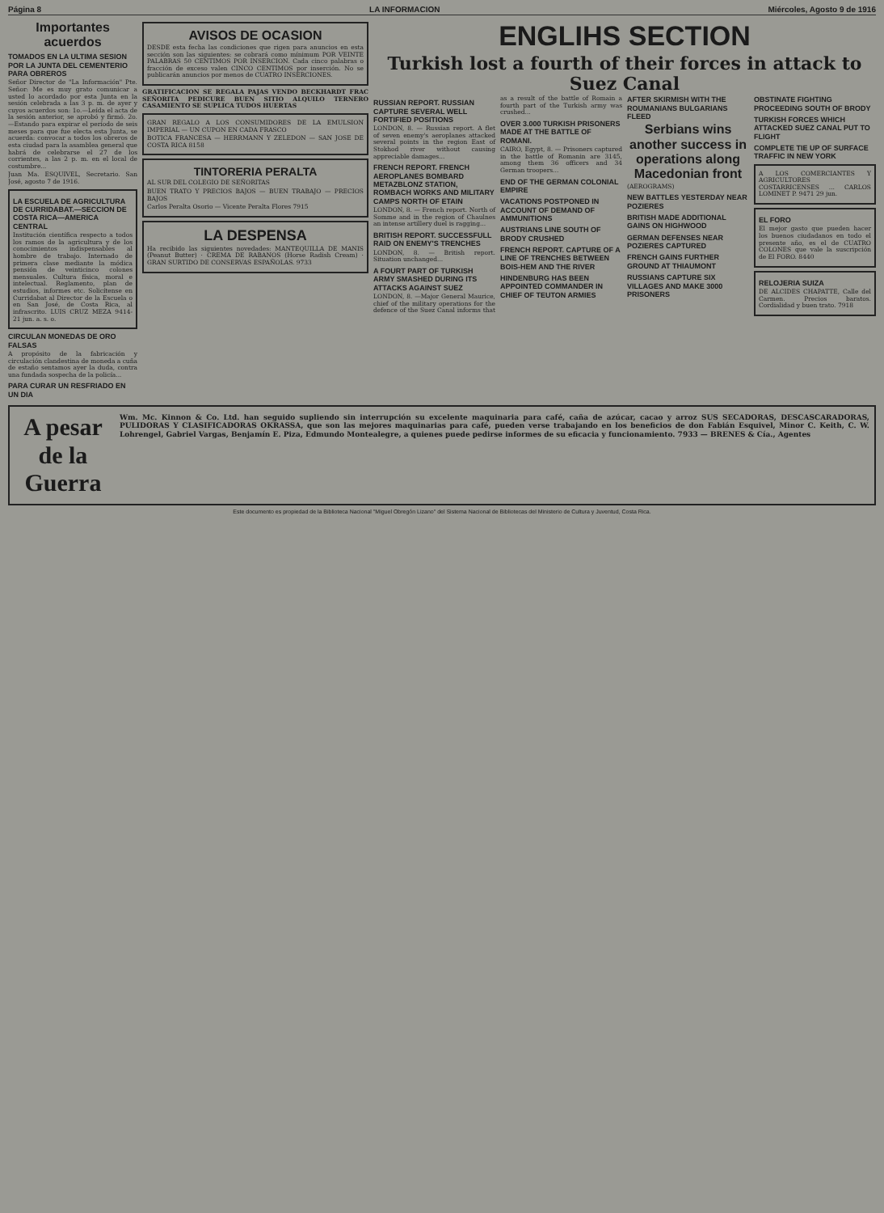Página 8 LA INFORMACION Miércoles, Agosto 9 de 1916
Importantes acuerdos
TOMADOS EN LA ULTIMA SESION POR LA JUNTA DEL CEMENTERIO PARA OBREROS
Señor Director de "La Información" Pte. Señor: Me es muy grato comunicar a usted lo acordado por esta Junta en la sesión celebrada a las 3 p. m. de ayer y cuyos acuerdos son: 1o.—Leída el acta de la sesión anterior, se aprobó y firmó. 2o.—Estando para expirar el período de seis meses para que fue electa esta Junta, se acuerda: convocar a todos los obreros de esta ciudad para la asamblea general que habrá de celebrarse el 27 de los corrientes, a las 2 p. m. en el local de costumbre...
Juan Ma. ESQUIVEL, Secretario. San José, agosto 7 de 1916.
LA ESCUELA DE AGRICULTURA DE CURRIDABAT.—SECCION DE COSTA RICA—AMERICA CENTRAL
Institución científica respecto a todos los ramos de la agricultura y de los conocimientos indispensables al hombre de trabajo. Internado de primera clase mediante la módica pensión de veinticinco colones mensuales. Cultura física, moral e intelectual. Reglamento, plan de estudios, informes etc. Solicítense en Curridabat al Director de la Escuela o en San José, de Costa Rica, al infrascrito. LUIS CRUZ MEZA 9414-21 jun. a. s. o.
CIRCULAN MONEDAS DE ORO FALSAS
A propósito de la fabricación y circulación clandestina de moneda a cuña de estaño sentamos ayer la duda, contra una fundada sospecha de la policía...
PARA CURAR UN RESFRIADO EN UN DIA
AVISOS DE OCASION
DESDE esta fecha las condiciones que rigen para anuncios en esta sección son las siguientes: se cobrará como mínimum POR VEINTE PALABRAS 50 CENTIMOS POR INSERCION. Cada cinco palabras o fracción de exceso valen CINCO CENTIMOS por inserción. No se publicarán anuncios por menos de CUATRO INSERCIONES.
GRATIFICACION SE REGALA PAJAS VENDO BECKHARDT FRAC SEÑORITA PEDICURE BUEN SITIO ALQUILO TERNERO CASAMIENTO SE SUPLICA TUDOS HUERTAS
GRAN REGALO A LOS CONSUMIDORES DE LA EMULSION IMPERIAL — UN CUPON EN CADA FRASCO
BOTICA FRANCESA — HERRMANN Y ZELEDON — SAN JOSE DE COSTA RICA 8158
TINTORERIA PERALTA
AL SUR DEL COLEGIO DE SEÑORITAS
BUEN TRATO Y PRECIOS BAJOS — BUEN TRABAJO — PRECIOS BAJOS
Carlos Peralta Osorio — Vicente Peralta Flores 7915
LA DESPENSA
Ha recibido las siguientes novedades: MANTEQUILLA DE MANIS (Peanut Butter) · CREMA DE RABANOS (Horse Radish Cream) · GRAN SURTIDO DE CONSERVAS ESPAÑOLAS. 9733
ENGLIHS SECTION
Turkish lost a fourth of their forces in attack to Suez Canal
RUSSIAN REPORT. RUSSIAN CAPTURE SEVERAL WELL FORTIFIED POSITIONS
LONDON, 8. — Russian report. A flet of seven enemy's aeroplanes attacked several points in the region East of Stokhod river without causing appreciable damages...
FRENCH REPORT. FRENCH AEROPLANES BOMBARD METAZBLONZ STATION, ROMBACH WORKS AND MILITARY CAMPS NORTH OF ETAIN
LONDON, 8. — French report. North of Somme and in the region of Chaulnes an intense artillery duel is ragging...
BRITISH REPORT. SUCCESSFULL RAID ON ENEMY'S TRENCHES
LONDON, 8. — British report. Situation unchanged...
A FOURT PART OF TURKISH ARMY SMASHED DURING ITS ATTACKS AGAINST SUEZ
LONDON, 8. —Major General Maurice, chief of the military operations for the defence of the Suez Canal informs that as a result of the battle of Romain a fourth part of the Turkish army was crushed...
OVER 3.000 TURKISH PRISONERS MADE AT THE BATTLE OF ROMANI.
CAIRO, Egypt, 8. — Prisoners captured in the battle of Romanin are 3145, among them 36 officers and 34 German troopers...
END OF THE GERMAN COLONIAL EMPIRE
VACATIONS POSTPONED IN ACCOUNT OF DEMAND OF AMMUNITIONS
AUSTRIANS LINE SOUTH OF BRODY CRUSHED
FRENCH REPORT. CAPTURE OF A LINE OF TRENCHES BETWEEN BOIS-HEM AND THE RIVER
HINDENBURG HAS BEEN APPOINTED COMMANDER IN CHIEF OF TEUTON ARMIES
AFTER SKIRMISH WITH THE ROUMANIANS BULGARIANS FLEED
Serbians wins another success in operations along Macedonian front
(AEROGRAMS)
NEW BATTLES YESTERDAY NEAR POZIERES
BRITISH MADE ADDITIONAL GAINS ON HIGHWOOD
GERMAN DEFENSES NEAR POZIERES CAPTURED
FRENCH GAINS FURTHER GROUND AT THIAUMONT
RUSSIANS CAPTURE SIX VILLAGES AND MAKE 3000 PRISONERS
OBSTINATE FIGHTING PROCEEDING SOUTH OF BRODY
TURKISH FORCES WHICH ATTACKED SUEZ CANAL PUT TO FLIGHT
COMPLETE TIE UP OF SURFACE TRAFFIC IN NEW YORK
A LOS COMERCIANTES Y AGRICULTORES COSTARRICENSES ... CARLOS LOMINET P. 9471 29 jun.
EL FORO
El mejor gasto que pueden hacer los buenos ciudadanos en todo el presente año, es el de CUATRO COLONES que vale la suscripción de El FORO. 8440
RELOJERIA SUIZA
DE ALCIDES CHAPATTE, Calle del Carmen. Precios baratos. Cordialidad y buen trato. 7918
A pesar de la Guerra
Wm. Mc. Kinnon & Co. Ltd. han seguido supliendo sin interrupción su excelente maquinaria para café, caña de azúcar, cacao y arroz SUS SECADORAS, DESCASCARADORAS, PULIDORAS Y CLASIFICADORAS OKRASSA, que son las mejores maquinarias para café, pueden verse trabajando en los beneficios de don Fabián Esquivel, Minor C. Keith, C. W. Lohrengel, Gabriel Vargas, Benjamín E. Piza, Edmundo Montealegre, a quienes puede pedirse informes de su eficacia y funcionamiento. 7933 — BRENES & Cía., Agentes
Este documento es propiedad de la Biblioteca Nacional "Miguel Obregón Lizano" del Sistema Nacional de Bibliotecas del Ministerio de Cultura y Juventud, Costa Rica.